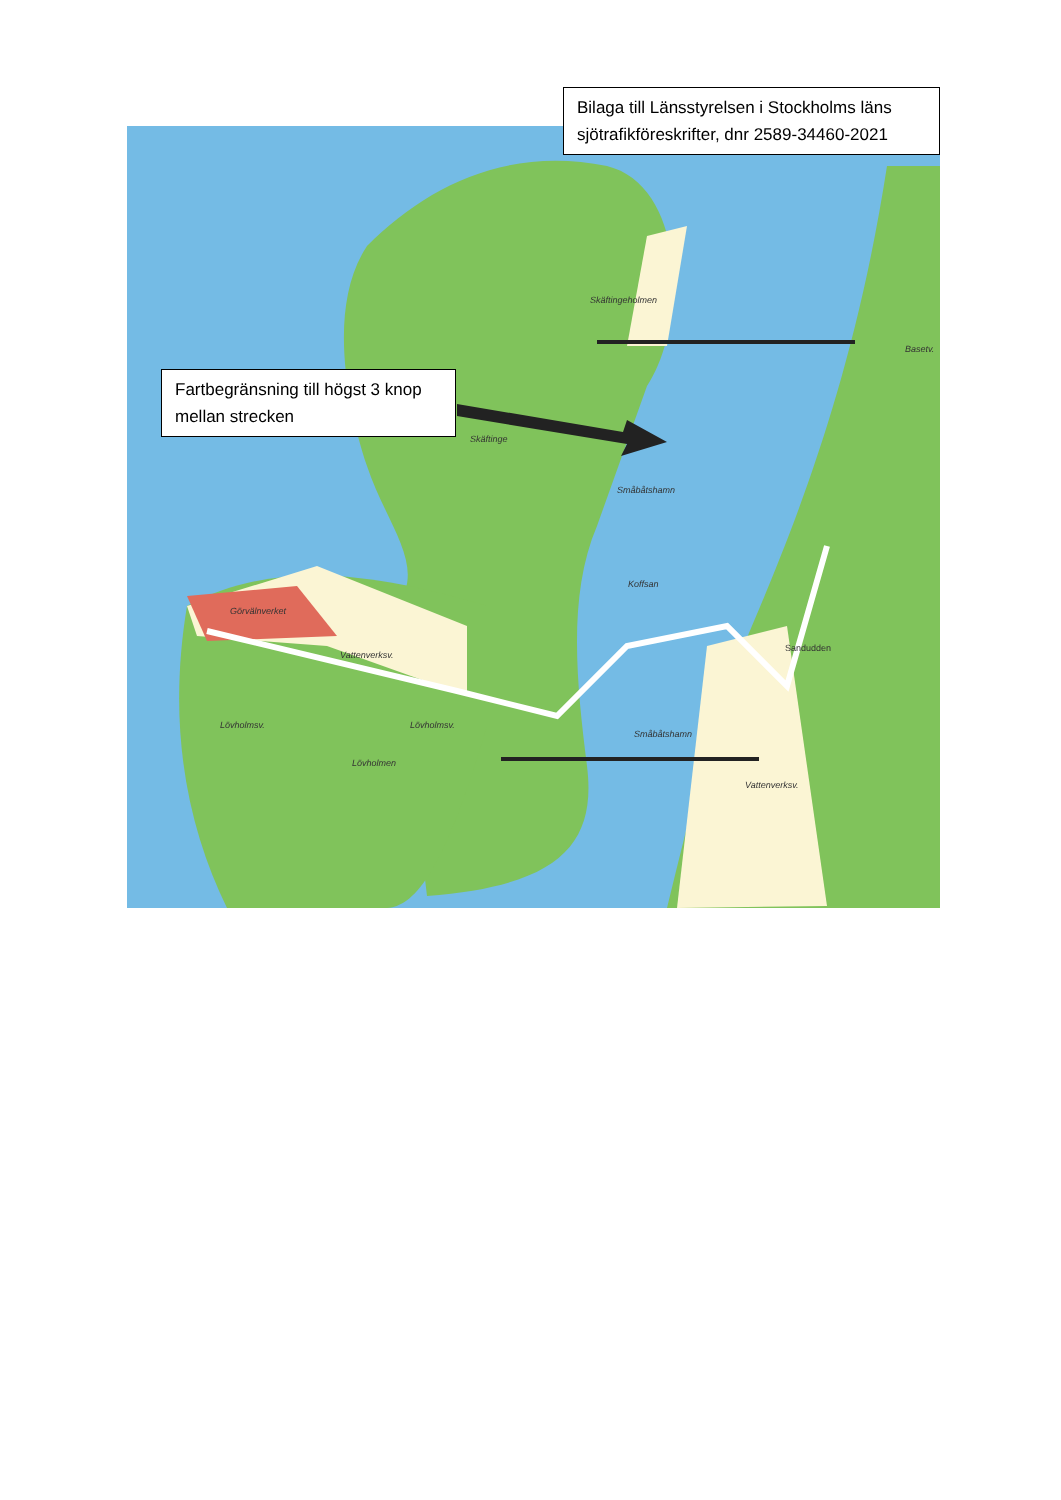Skäftingeholmen
Skäftinge
Småbåtshamn
Koffsan
Görvälnverket
Sandudden
Lövholmen
Småbåtshamn
Vattenverksv.
Lövholmsv. Lövholmsv.
Vattenverksv.
Basetv.
Bilaga till Länsstyrelsen i Stockholms läns sjötrafikföreskrifter, dnr 2589-34460-2021
Fartbegränsning till högst 3 knop mellan strecken